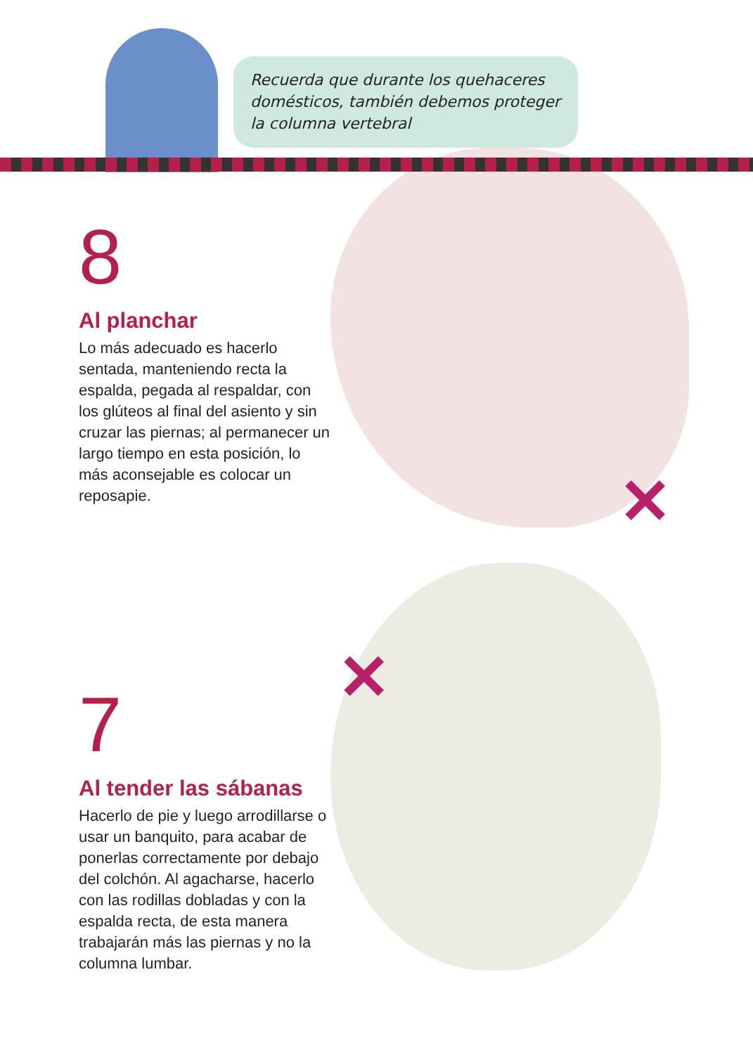Recuerda que durante los quehaceres domésticos, también debemos proteger la columna vertebral
8
Al planchar
Lo más adecuado es hacerlo sentada, manteniendo recta la espalda, pegada al respaldar, con los glúteos al final del asiento y sin cruzar las piernas; al permanecer un largo tiempo en esta posición, lo más aconsejable es colocar un reposapie.
✕
✕
7
Al tender las sábanas
Hacerlo de pie y luego arrodillarse o usar un banquito, para acabar de ponerlas correctamente por debajo del colchón. Al agacharse, hacerlo con las rodillas dobladas y con la espalda recta, de esta manera trabajarán más las piernas y no la columna lumbar.